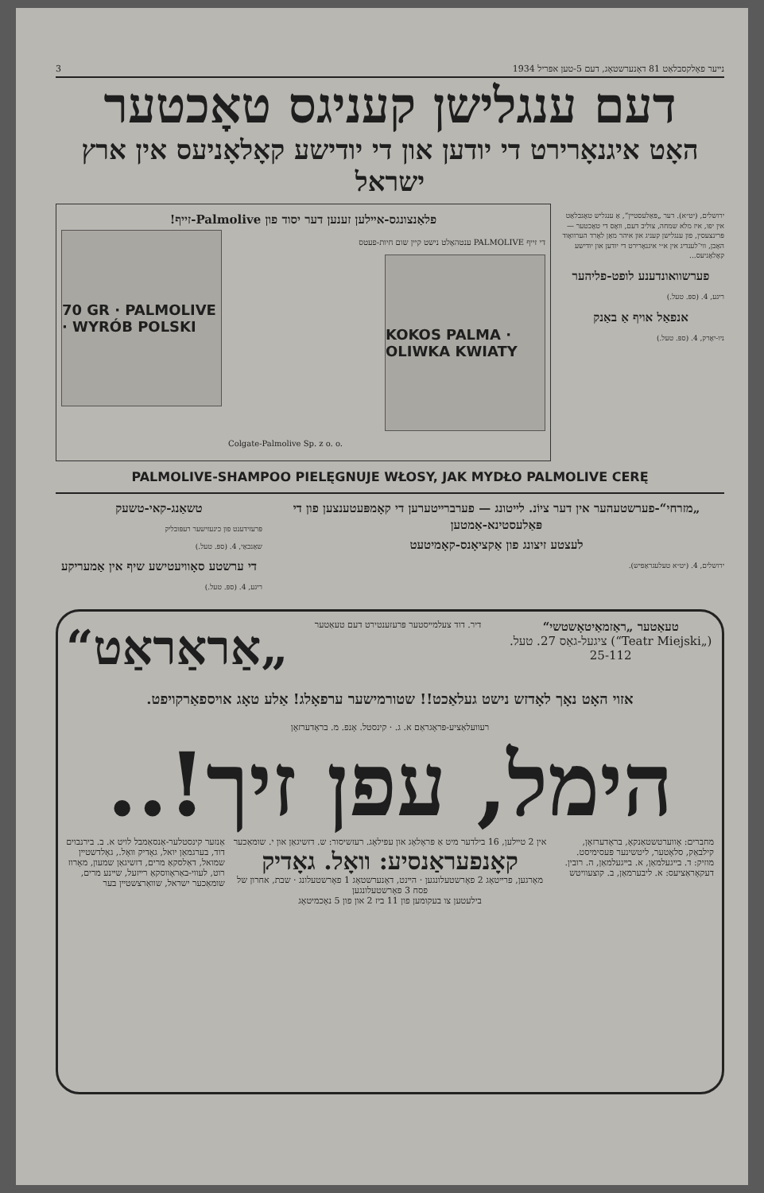נײער פאָלקסבלאַט 81 דאָנערשטאָג, דעם 5-טען אפּריל 1934 3
דעם ענגלישן קעניגס טאָכטער
האָט איגנאָרירט די יודען און די יודישע קאָלאָניעס אין ארץ ישראל
ירושלים, (יט״א). דער „פּאַלעסטײן“, אַ ענגליש טאָגבלאַט אין יפו, איז מלא שמחה, צוליב דעם, וואָס די טאָכטער — פּרינצעסין, פון ענגלישן קעניג און איהר מאַן לאָרד הערוואָוד האָבן, ווי־לענדיג אין א״י איגנאָרירט די יודען און יודישע קאָלאָניעס...
פערשוואונדענע לופט-פליהער
ריגע, 4. (ספּ. טעל.)
אנפאַל אויף אַ באַנק
ניו-יאָרק, 4. (ספּ. טעל.)
פלאַנצונגס-אײלען זענען דער יסוד פון Palmolive-זייף!
די זייף PALMOLIVE ענטהאַלט נישט קיין שום חיות-פעטס
KOKOS PALMA · OLIWKA KWIATY
Colgate-Palmolive Sp. z o. o.
70 GR · PALMOLIVE · WYRÓB POLSKI
PALMOLIVE-SHAMPOO PIELĘGNUJE WŁOSY, JAK MYDŁO PALMOLIVE CERĘ
„מזרחי“-פערשטעהער אין דער ציוֹנ. לײטונג — פערברײטערען די קאָמפּעטענצען פון די פּאַלעסטינא-אַמטען
לעצטע זיצונג פון אַקציאָנס-קאָמיטעט
ירושלים, 4. (יט״א טעלעגראַפיש).
טשאַנג-קאי-טשעק
פּרעזידענט פון כינעזישער רעפּובליק
שאַנכאַי, 4. (ספּ. טעל.)
די ערשטע סאָוויעטישע שיף אין אַמעריקע
ריגע, 4. (ספּ. טעל.)
טעאַטער „ראַזמאַיטאָשטשי“
(„Teatr Miejski“) ציגעל-גאַס 27. טעל. 25-112
דיר. דוד צעלמײסטער פּרעזענטירט דעם טעאַטער
„אַראַראַט“
אזוי האָט נאָך לאָדזש נישט געלאַכט!! שטורמישער ערפאָלג! אַלע טאָג אויספאַרקויפט.
רעוועלאַציע-פּראָגראַם א. ג. · קינסטל. אָנפ. מ. בראָדערזאָן
הימל, עפן זיך!..
מחברים: אָווערטשטאַנקאָ, בראָדערזאָן, קילבאַק, סלאָטער, ליטשינער פּעסימיסט. מוזיק: ד. בײגעלמאַן, א. בײגעלמאַן, ה. רובין. דעקאָראַציעס: א. ליבערמאַן, ב. קוצעוויטש
אין 2 טײלען, 16 בילדער מיט אַ פּראָלאָג און עפּילאָג. רעזשיסור: ש. דזשיגאַן און י. שומאַכער
קאָנפעראַנסיע: וואָל. גאָדיק
מאָרגען, פרײטאָג 2 פאָרשטעלונגען · הײנט, דאָנערשטאָג 1 פאָרשטעלונג · שבת, אחרון של פסח 3 פאָרשטעלונגען
בילעטען צו בעקומען פון 11 ביז 2 און פון 5 נאָכמיטאָג
אַנזער קינסטלער-אַנסאַמבל לויט א. ב. בירנבוים דוד, בערגמאַן יואל, גאָדיק וואָל., גאָלדשטײן שמואל, דאַלסקאַ מרים, דזשיגאַן שמעון, מאָרוז רוט, לעווי-באַראָווסקאַ רײזעל, שײנע מרים, שומאַכער ישראל, שוואַרצשטײן בער